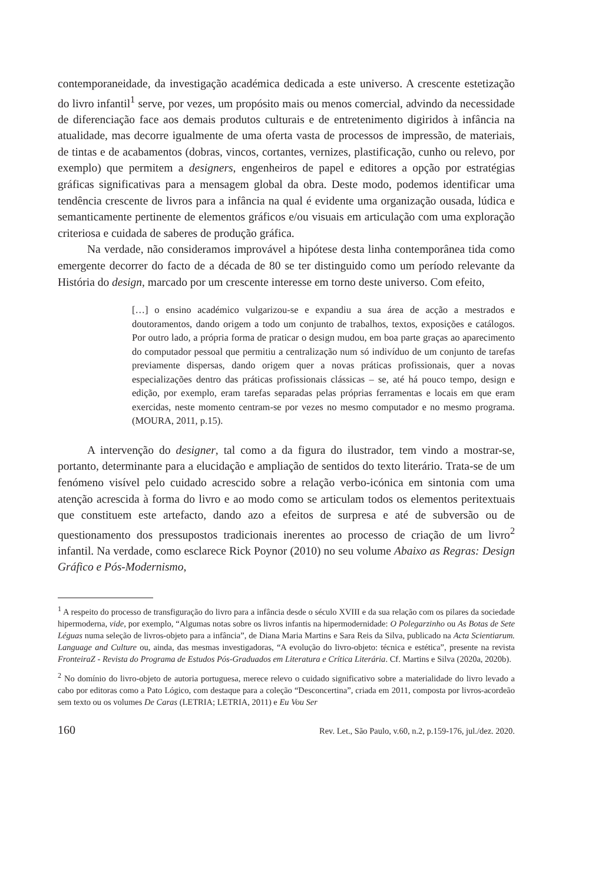contemporaneidade, da investigação académica dedicada a este universo. A crescente estetização do livro infantil<sup>1</sup> serve, por vezes, um propósito mais ou menos comercial, advindo da necessidade de diferenciação face aos demais produtos culturais e de entretenimento digiridos à infância na atualidade, mas decorre igualmente de uma oferta vasta de processos de impressão, de materiais, de tintas e de acabamentos (dobras, vincos, cortantes, vernizes, plastificação, cunho ou relevo, por exemplo) que permitem a designers, engenheiros de papel e editores a opção por estratégias gráficas significativas para a mensagem global da obra. Deste modo, podemos identificar uma tendência crescente de livros para a infância na qual é evidente uma organização ousada, lúdica e semanticamente pertinente de elementos gráficos e/ou visuais em articulação com uma exploração criteriosa e cuidada de saberes de produção gráfica.
Na verdade, não consideramos improvável a hipótese desta linha contemporânea tida como emergente decorrer do facto de a década de 80 se ter distinguido como um período relevante da História do design, marcado por um crescente interesse em torno deste universo. Com efeito,
[…] o ensino académico vulgarizou-se e expandiu a sua área de acção a mestrados e doutoramentos, dando origem a todo um conjunto de trabalhos, textos, exposições e catálogos. Por outro lado, a própria forma de praticar o design mudou, em boa parte graças ao aparecimento do computador pessoal que permitiu a centralização num só indivíduo de um conjunto de tarefas previamente dispersas, dando origem quer a novas práticas profissionais, quer a novas especializações dentro das práticas profissionais clássicas – se, até há pouco tempo, design e edição, por exemplo, eram tarefas separadas pelas próprias ferramentas e locais em que eram exercidas, neste momento centram-se por vezes no mesmo computador e no mesmo programa. (MOURA, 2011, p.15).
A intervenção do designer, tal como a da figura do ilustrador, tem vindo a mostrar-se, portanto, determinante para a elucidação e ampliação de sentidos do texto literário. Trata-se de um fenómeno visível pelo cuidado acrescido sobre a relação verbo-icónica em sintonia com uma atenção acrescida à forma do livro e ao modo como se articulam todos os elementos peritextuais que constituem este artefacto, dando azo a efeitos de surpresa e até de subversão ou de questionamento dos pressupostos tradicionais inerentes ao processo de criação de um livro<sup>2</sup> infantil. Na verdade, como esclarece Rick Poynor (2010) no seu volume Abaixo as Regras: Design Gráfico e Pós-Modernismo,
<sup>1</sup> A respeito do processo de transfiguração do livro para a infância desde o século XVIII e da sua relação com os pilares da sociedade hipermoderna, vide, por exemplo, “Algumas notas sobre os livros infantis na hipermodernidade: O Polegarzinho ou As Botas de Sete Léguas numa seleção de livros-objeto para a infância”, de Diana Maria Martins e Sara Reis da Silva, publicado na Acta Scientiarum. Language and Culture ou, ainda, das mesmas investigadoras, “A evolução do livro-objeto: técnica e estética”, presente na revista FronteiraZ - Revista do Programa de Estudos Pós-Graduados em Literatura e Crítica Literária. Cf. Martins e Silva (2020a, 2020b).
<sup>2</sup> No domínio do livro-objeto de autoria portuguesa, merece relevo o cuidado significativo sobre a materialidade do livro levado a cabo por editoras como a Pato Lógico, com destaque para a coleção “Desconcertina”, criada em 2011, composta por livros-acordeão sem texto ou os volumes De Caras (LETRIA; LETRIA, 2011) e Eu Vou Ser
160 Rev. Let., São Paulo, v.60, n.2, p.159-176, jul./dez. 2020.